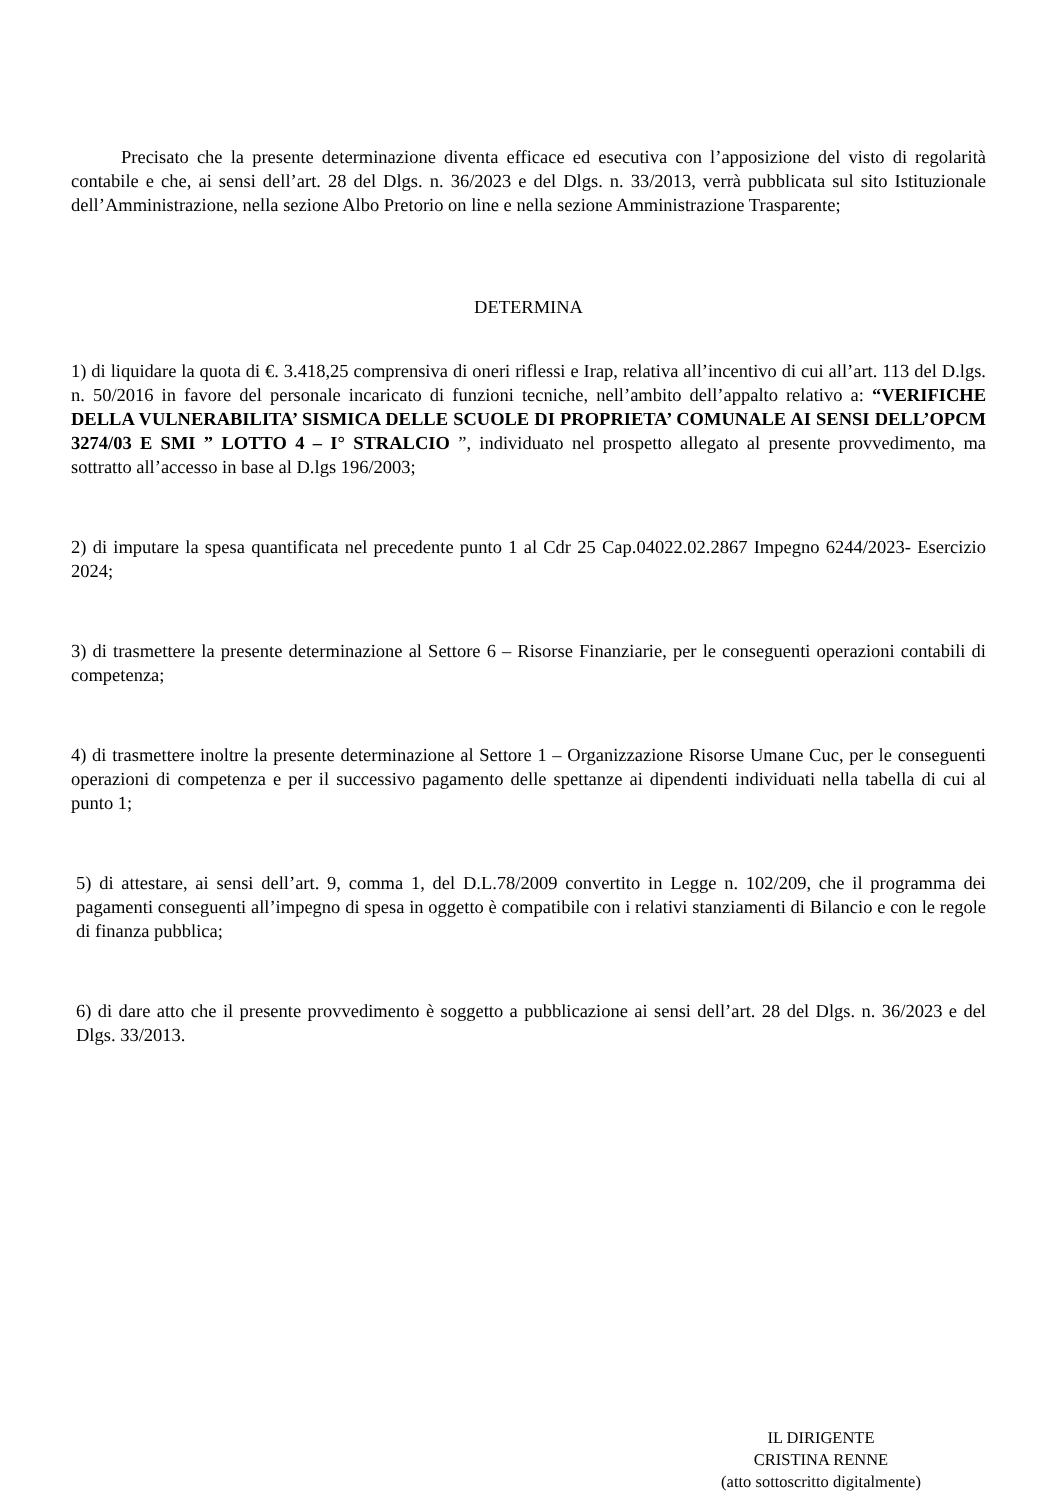Precisato che la presente determinazione diventa efficace ed esecutiva con l’apposizione del visto di regolarità contabile e che, ai sensi dell’art. 28 del Dlgs. n. 36/2023 e del Dlgs. n. 33/2013, verrà pubblicata sul sito Istituzionale dell’Amministrazione, nella sezione Albo Pretorio on line e nella sezione Amministrazione Trasparente;
DETERMINA
1) di liquidare la quota di €. 3.418,25 comprensiva di oneri riflessi e Irap, relativa all’incentivo di cui all’art. 113 del D.lgs. n. 50/2016 in favore del personale incaricato di funzioni tecniche, nell’ambito dell’appalto relativo a: “VERIFICHE DELLA VULNERABILITA’ SISMICA DELLE SCUOLE DI PROPRIETA’ COMUNALE AI SENSI DELL’OPCM 3274/03 E SMI ” LOTTO 4 – I° STRALCIO ”, individuato nel prospetto allegato al presente provvedimento, ma sottratto all’accesso in base al D.lgs 196/2003;
2) di imputare la spesa quantificata nel precedente punto 1 al Cdr 25 Cap.04022.02.2867 Impegno 6244/2023- Esercizio 2024;
3) di trasmettere la presente determinazione al Settore 6 – Risorse Finanziarie, per le conseguenti operazioni contabili di competenza;
4) di trasmettere inoltre la presente determinazione al Settore 1 – Organizzazione Risorse Umane Cuc, per le conseguenti operazioni di competenza e per il successivo pagamento delle spettanze ai dipendenti individuati nella tabella di cui al punto 1;
5) di attestare, ai sensi dell’art. 9, comma 1, del D.L.78/2009 convertito in Legge n. 102/209, che il programma dei pagamenti conseguenti all’impegno di spesa in oggetto è compatibile con i relativi stanziamenti di Bilancio e con le regole di finanza pubblica;
6) di dare atto che il presente provvedimento è soggetto a pubblicazione ai sensi dell’art. 28 del Dlgs. n. 36/2023 e del Dlgs. 33/2013.
IL DIRIGENTE
CRISTINA RENNE
(atto sottoscritto digitalmente)